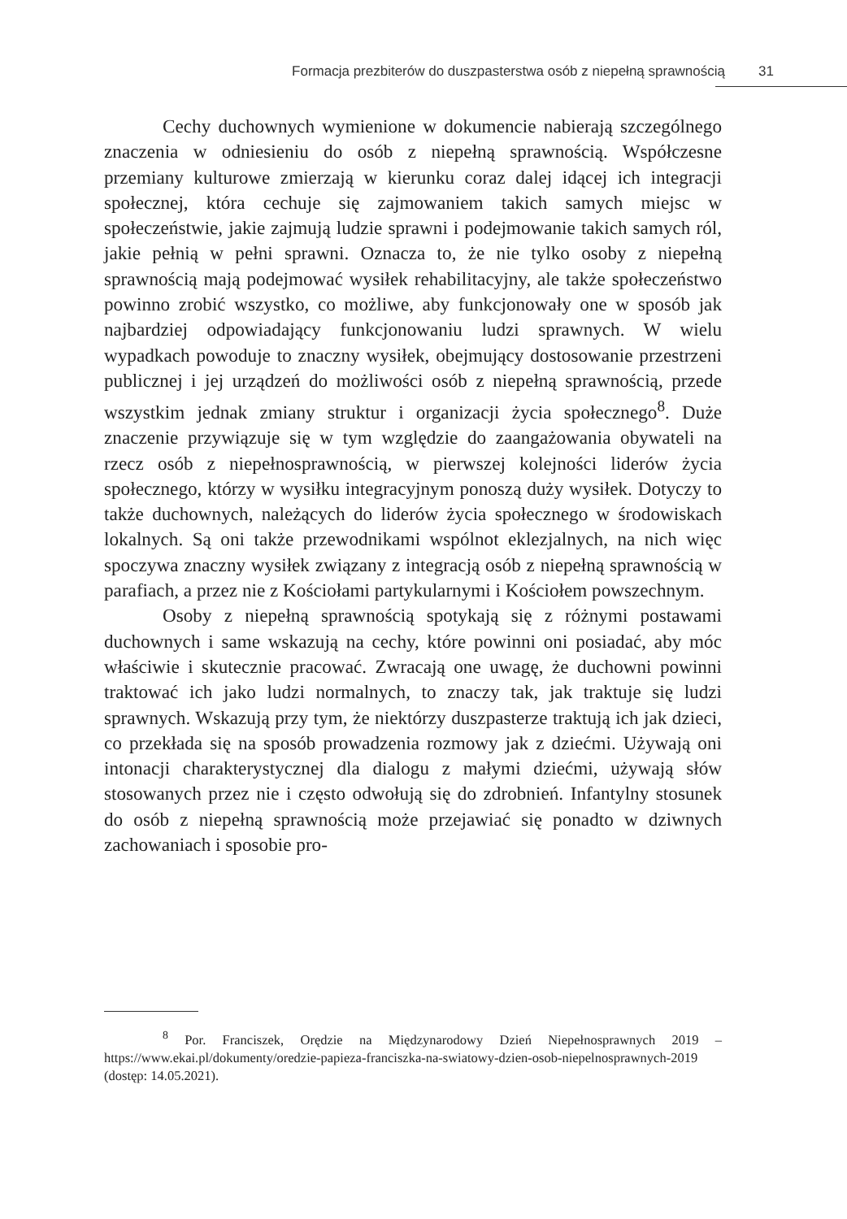Formacja prezbiterów do duszpasterstwa osób z niepełną sprawnością 31
Cechy duchownych wymienione w dokumencie nabierają szczególnego znaczenia w odniesieniu do osób z niepełną sprawnością. Współczesne przemiany kulturowe zmierzają w kierunku coraz dalej idącej ich integracji społecznej, która cechuje się zajmowaniem takich samych miejsc w społeczeństwie, jakie zajmują ludzie sprawni i podejmowanie takich samych ról, jakie pełnią w pełni sprawni. Oznacza to, że nie tylko osoby z niepełną sprawnością mają podejmować wysiłek rehabilitacyjny, ale także społeczeństwo powinno zrobić wszystko, co możliwe, aby funkcjonowały one w sposób jak najbardziej odpowiadający funkcjonowaniu ludzi sprawnych. W wielu wypadkach powoduje to znaczny wysiłek, obejmujący dostosowanie przestrzeni publicznej i jej urządzeń do możliwości osób z niepełną sprawnością, przede wszystkim jednak zmiany struktur i organizacji życia społecznego<sup>8</sup>. Duże znaczenie przywiązuje się w tym względzie do zaangażowania obywateli na rzecz osób z niepełnosprawnością, w pierwszej kolejności liderów życia społecznego, którzy w wysiłku integracyjnym ponoszą duży wysiłek. Dotyczy to także duchownych, należących do liderów życia społecznego w środowiskach lokalnych. Są oni także przewodnikami wspólnot eklezjalnych, na nich więc spoczywa znaczny wysiłek związany z integracją osób z niepełną sprawnością w parafiach, a przez nie z Kościołami partykularnymi i Kościołem powszechnym.
Osoby z niepełną sprawnością spotykają się z różnymi postawami duchownych i same wskazują na cechy, które powinni oni posiadać, aby móc właściwie i skutecznie pracować. Zwracają one uwagę, że duchowni powinni traktować ich jako ludzi normalnych, to znaczy tak, jak traktuje się ludzi sprawnych. Wskazują przy tym, że niektórzy duszpasterze traktują ich jak dzieci, co przekłada się na sposób prowadzenia rozmowy jak z dziećmi. Używają oni intonacji charakterystycznej dla dialogu z małymi dziećmi, używają słów stosowanych przez nie i często odwołują się do zdrobnień. Infantylny stosunek do osób z niepełną sprawnością może przejawiać się ponadto w dziwnych zachowaniach i sposobie pro-
<sup>8</sup> Por. Franciszek, Orędzie na Międzynarodowy Dzień Niepełnosprawnych 2019 – https://www.ekai.pl/dokumenty/oredzie-papieza-franciszka-na-swiatowy-dzien-osob-niepelnosprawnych-2019 (dostęp: 14.05.2021).